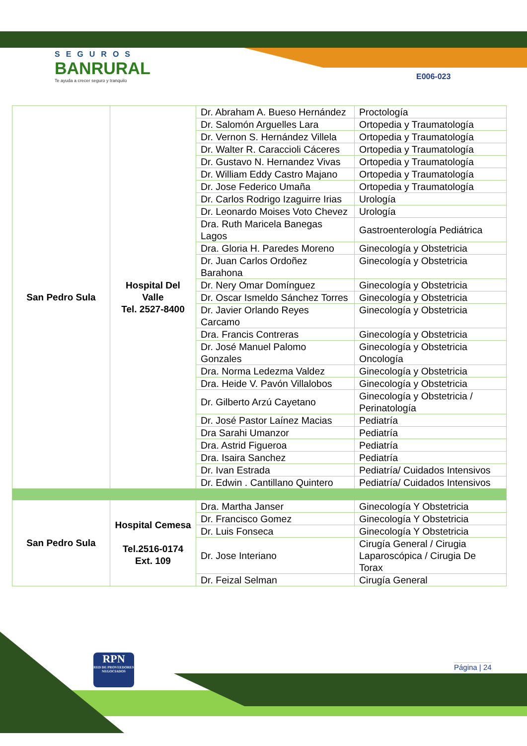SEGUROS
BANRURAL
Te ayuda a crecer seguro y tranquilo
E006-023
| San Pedro Sula | Hospital Del Valle Tel. 2527-8400 | Dr. Abraham A. Bueso Hernández | Proctología |
| | | Dr. Salomón Arguelles Lara | Ortopedia y Traumatología |
| | | Dr. Vernon S. Hernández Villela | Ortopedia y Traumatología |
| | | Dr. Walter R. Caraccioli Cáceres | Ortopedia y Traumatología |
| | | Dr. Gustavo N. Hernandez Vivas | Ortopedia y Traumatología |
| | | Dr. William Eddy Castro Majano | Ortopedia y Traumatología |
| | | Dr. Jose Federico Umaña | Ortopedia y Traumatología |
| | | Dr. Carlos Rodrigo Izaguirre Irias | Urología |
| | | Dr. Leonardo Moises Voto Chevez | Urología |
| | | Dra. Ruth Maricela Banegas Lagos | Gastroenterología Pediátrica |
| | | Dra. Gloria H. Paredes Moreno | Ginecología y Obstetricia |
| | | Dr. Juan Carlos Ordoñez Barahona | Ginecología y Obstetricia |
| | | Dr. Nery Omar Domínguez | Ginecología y Obstetricia |
| | | Dr. Oscar Ismeldo Sánchez Torres | Ginecología y Obstetricia |
| | | Dr. Javier Orlando Reyes Carcamo | Ginecología y Obstetricia |
| | | Dra. Francis Contreras | Ginecología y Obstetricia |
| | | Dr. José Manuel Palomo Gonzales | Ginecología y Obstetricia Oncología |
| | | Dra. Norma Ledezma Valdez | Ginecología y Obstetricia |
| | | Dra. Heide V. Pavón Villalobos | Ginecología y Obstetricia |
| | | Dr. Gilberto Arzú Cayetano | Ginecología y Obstetricia / Perinatología |
| | | Dr. José Pastor Laínez Macias | Pediatría |
| | | Dra Sarahi Umanzor | Pediatría |
| | | Dra. Astrid Figueroa | Pediatría |
| | | Dra. Isaira Sanchez | Pediatría |
| | | Dr. Ivan Estrada | Pediatría/ Cuidados Intensivos |
| | | Dr. Edwin . Cantillano Quintero | Pediatría/ Cuidados Intensivos |
| San Pedro Sula | Hospital Cemesa Tel.2516-0174 Ext. 109 | Dra. Martha Janser | Ginecología Y Obstetricia |
| | | Dr. Francisco Gomez | Ginecología Y Obstetricia |
| | | Dr. Luis Fonseca | Ginecología Y Obstetricia |
| | | Dr. Jose Interiano | Cirugía General / Cirugia Laparoscópica / Cirugia De Torax |
| | | Dr. Feizal Selman | Cirugía General |
RPN
RED DE PROVEEDORES NEGOCIADOS
Página | 24